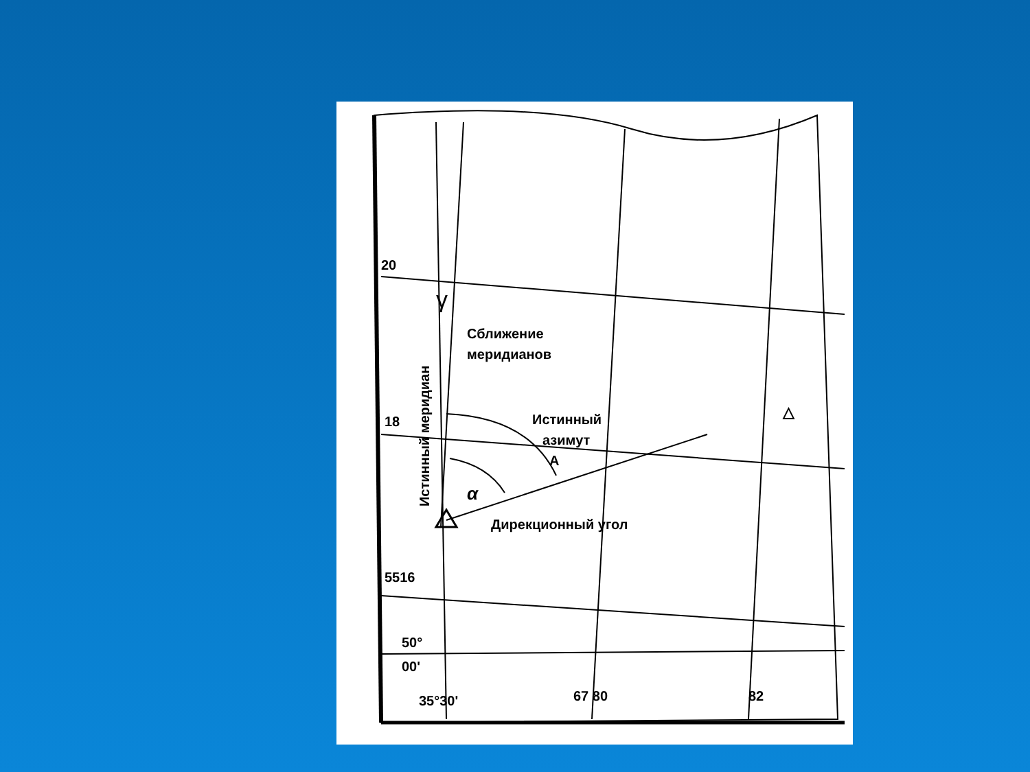20
18
5516
50°
00'
35°30'
67 80
82
Сближение
меридианов
Истинный
азимут
A
α
Дирекционный угол
△
Истинный меридиан
γ